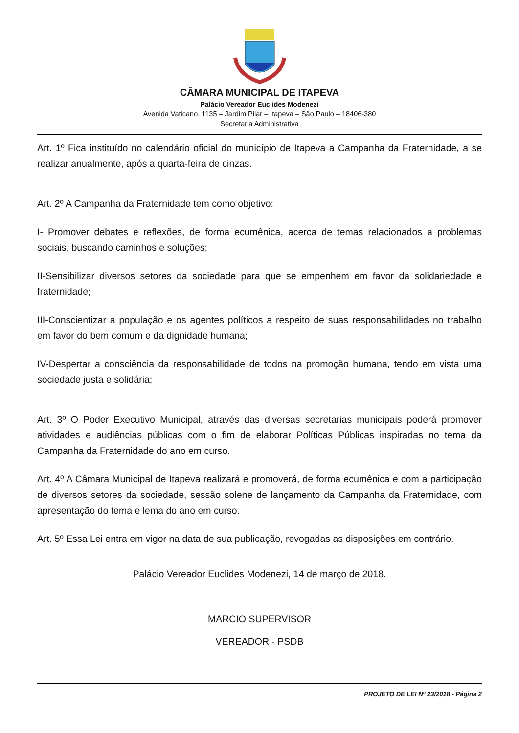CÂMARA MUNICIPAL DE ITAPEVA
Palácio Vereador Euclides Modenezi
Avenida Vaticano, 1135 – Jardim Pilar – Itapeva – São Paulo – 18406-380
Secretaria Administrativa
Art. 1º Fica instituído no calendário oficial do município de Itapeva a Campanha da Fraternidade, a se realizar anualmente, após a quarta-feira de cinzas.
Art. 2º A Campanha da Fraternidade tem como objetivo:
I- Promover debates e reflexões, de forma ecumênica, acerca de temas relacionados a problemas sociais, buscando caminhos e soluções;
II-Sensibilizar diversos setores da sociedade para que se empenhem em favor da solidariedade e fraternidade;
III-Conscientizar a população e os agentes políticos a respeito de suas responsabilidades no trabalho em favor do bem comum e da dignidade humana;
IV-Despertar a consciência da responsabilidade de todos na promoção humana, tendo em vista uma sociedade justa e solidária;
Art. 3º O Poder Executivo Municipal, através das diversas secretarias municipais poderá promover atividades e audiências públicas com o fim de elaborar Políticas Públicas inspiradas no tema da Campanha da Fraternidade do ano em curso.
Art. 4º A Câmara Municipal de Itapeva realizará e promoverá, de forma ecumênica e com a participação de diversos setores da sociedade, sessão solene de lançamento da Campanha da Fraternidade, com apresentação do tema e lema do ano em curso.
Art. 5º Essa Lei entra em vigor na data de sua publicação, revogadas as disposições em contrário.
Palácio Vereador Euclides Modenezi, 14 de março de 2018.
MARCIO SUPERVISOR
VEREADOR - PSDB
PROJETO DE LEI Nº 23/2018 - Página 2